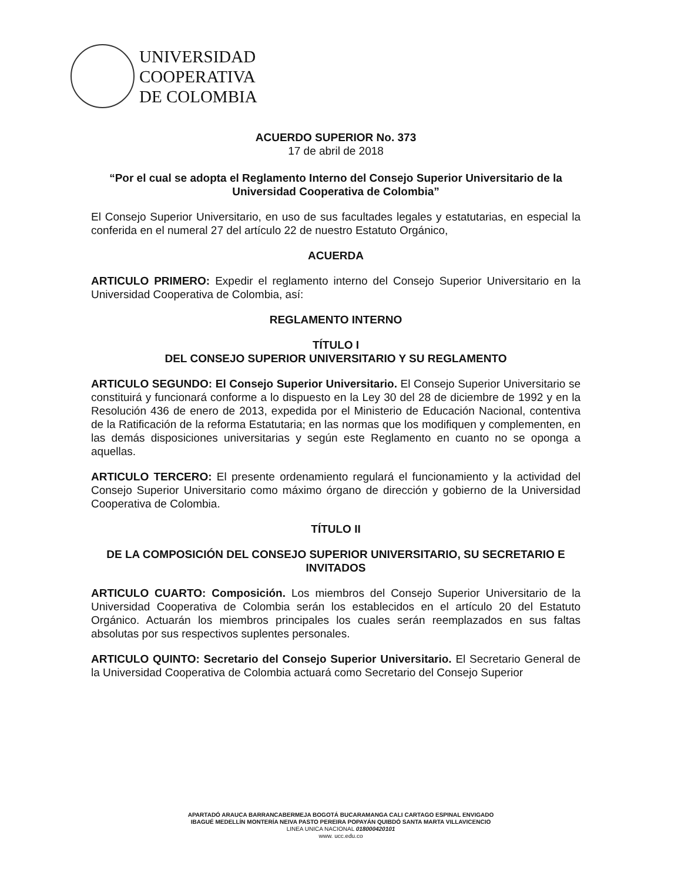UNIVERSIDAD
COOPERATIVA
DE COLOMBIA
ACUERDO SUPERIOR No. 373
17 de abril de 2018
“Por el cual se adopta el Reglamento Interno del Consejo Superior Universitario de la Universidad Cooperativa de Colombia”
El Consejo Superior Universitario, en uso de sus facultades legales y estatutarias, en especial la conferida en el numeral 27 del artículo 22 de nuestro Estatuto Orgánico,
ACUERDA
ARTICULO PRIMERO: Expedir el reglamento interno del Consejo Superior Universitario en la Universidad Cooperativa de Colombia, así:
REGLAMENTO INTERNO
TÍTULO I
DEL CONSEJO SUPERIOR UNIVERSITARIO Y SU REGLAMENTO
ARTICULO SEGUNDO: El Consejo Superior Universitario. El Consejo Superior Universitario se constituirá y funcionará conforme a lo dispuesto en la Ley 30 del 28 de diciembre de 1992 y en la Resolución 436 de enero de 2013, expedida por el Ministerio de Educación Nacional, contentiva de la Ratificación de la reforma Estatutaria; en las normas que los modifiquen y complementen, en las demás disposiciones universitarias y según este Reglamento en cuanto no se oponga a aquellas.
ARTICULO TERCERO: El presente ordenamiento regulará el funcionamiento y la actividad del Consejo Superior Universitario como máximo órgano de dirección y gobierno de la Universidad Cooperativa de Colombia.
TÍTULO II
DE LA COMPOSICIÓN DEL CONSEJO SUPERIOR UNIVERSITARIO, SU SECRETARIO E INVITADOS
ARTICULO CUARTO: Composición. Los miembros del Consejo Superior Universitario de la Universidad Cooperativa de Colombia serán los establecidos en el artículo 20 del Estatuto Orgánico. Actuarán los miembros principales los cuales serán reemplazados en sus faltas absolutas por sus respectivos suplentes personales.
ARTICULO QUINTO: Secretario del Consejo Superior Universitario. El Secretario General de la Universidad Cooperativa de Colombia actuará como Secretario del Consejo Superior
APARTADÓ ARAUCA BARRANCABERMEJA BOGOTÁ BUCARAMANGA CALI CARTAGO ESPINAL ENVIGADO
IBAGUÉ MEDELLÍN MONTERÍA NEIVA PASTO PEREIRA POPAYÁN QUIBDÓ SANTA MARTA VILLAVICENCIO
LINEA UNICA NACIONAL 018000420101
www. ucc.edu.co